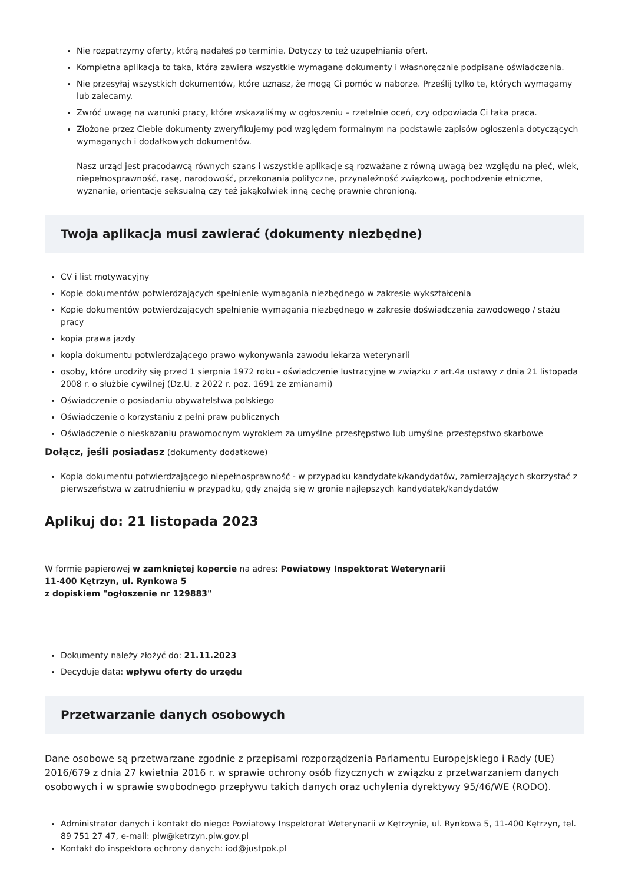Nie rozpatrzymy oferty, którą nadałeś po terminie. Dotyczy to też uzupełniania ofert.
Kompletna aplikacja to taka, która zawiera wszystkie wymagane dokumenty i własnoręcznie podpisane oświadczenia.
Nie przesyłaj wszystkich dokumentów, które uznasz, że mogą Ci pomóc w naborze. Prześlij tylko te, których wymagamy lub zalecamy.
Zwróć uwagę na warunki pracy, które wskazaliśmy w ogłoszeniu – rzetelnie oceń, czy odpowiada Ci taka praca.
Złożone przez Ciebie dokumenty zweryfikujemy pod względem formalnym na podstawie zapisów ogłoszenia dotyczących wymaganych i dodatkowych dokumentów.
Nasz urząd jest pracodawcą równych szans i wszystkie aplikacje są rozważane z równą uwagą bez względu na płeć, wiek, niepełnosprawność, rasę, narodowość, przekonania polityczne, przynależność związkową, pochodzenie etniczne, wyznanie, orientacje seksualną czy też jakąkolwiek inną cechę prawnie chronioną.
Twoja aplikacja musi zawierać (dokumenty niezbędne)
CV i list motywacyjny
Kopie dokumentów potwierdzających spełnienie wymagania niezbędnego w zakresie wykształcenia
Kopie dokumentów potwierdzających spełnienie wymagania niezbędnego w zakresie doświadczenia zawodowego / stażu pracy
kopia prawa jazdy
kopia dokumentu potwierdzającego prawo wykonywania zawodu lekarza weterynarii
osoby, które urodziły się przed 1 sierpnia 1972 roku - oświadczenie lustracyjne w związku z art.4a ustawy z dnia 21 listopada 2008 r. o służbie cywilnej (Dz.U. z 2022 r. poz. 1691 ze zmianami)
Oświadczenie o posiadaniu obywatelstwa polskiego
Oświadczenie o korzystaniu z pełni praw publicznych
Oświadczenie o nieskazaniu prawomocnym wyrokiem za umyślne przestępstwo lub umyślne przestępstwo skarbowe
Dołącz, jeśli posiadasz (dokumenty dodatkowe)
Kopia dokumentu potwierdzającego niepełnosprawność - w przypadku kandydatek/kandydatów, zamierzających skorzystać z pierwszeństwa w zatrudnieniu w przypadku, gdy znajdą się w gronie najlepszych kandydatek/kandydatów
Aplikuj do: 21 listopada 2023
W formie papierowej w zamkniętej kopercie na adres: Powiatowy Inspektorat Weterynarii
11-400 Kętrzyn, ul. Rynkowa 5
z dopiskiem "ogłoszenie nr 129883"
Dokumenty należy złożyć do: 21.11.2023
Decyduje data: wpływu oferty do urzędu
Przetwarzanie danych osobowych
Dane osobowe są przetwarzane zgodnie z przepisami rozporządzenia Parlamentu Europejskiego i Rady (UE) 2016/679 z dnia 27 kwietnia 2016 r. w sprawie ochrony osób fizycznych w związku z przetwarzaniem danych osobowych i w sprawie swobodnego przepływu takich danych oraz uchylenia dyrektywy 95/46/WE (RODO).
Administrator danych i kontakt do niego: Powiatowy Inspektorat Weterynarii w Kętrzynie, ul. Rynkowa 5, 11-400 Kętrzyn, tel. 89 751 27 47, e-mail: piw@ketrzyn.piw.gov.pl
Kontakt do inspektora ochrony danych: iod@justpok.pl